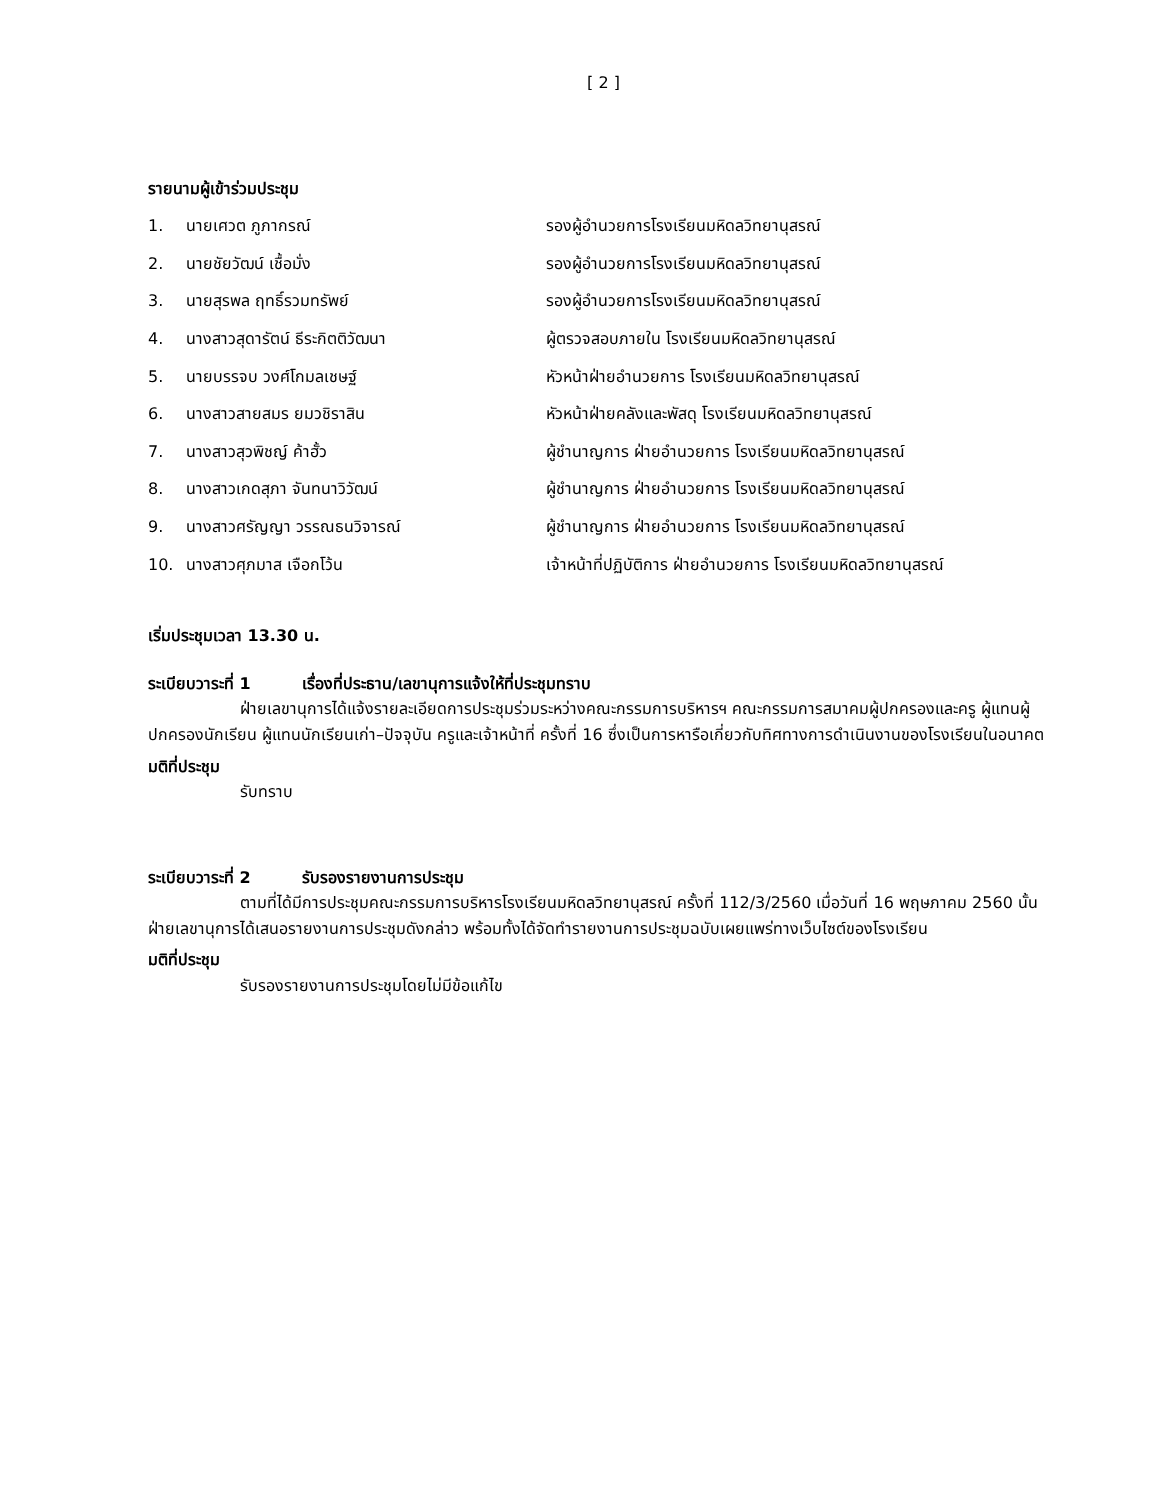[ 2 ]
รายนามผู้เข้าร่วมประชุม
| 1. | นายเศวต ภูภากรณ์ | รองผู้อำนวยการโรงเรียนมหิดลวิทยานุสรณ์ |
| 2. | นายชัยวัฒน์ เชื้อมั่ง | รองผู้อำนวยการโรงเรียนมหิดลวิทยานุสรณ์ |
| 3. | นายสุรพล ฤทธิ์รวมทรัพย์ | รองผู้อำนวยการโรงเรียนมหิดลวิทยานุสรณ์ |
| 4. | นางสาวสุดารัตน์ ธีระกิตติวัฒนา | ผู้ตรวจสอบภายใน โรงเรียนมหิดลวิทยานุสรณ์ |
| 5. | นายบรรจบ วงศ์โกมลเชษฐ์ | หัวหน้าฝ่ายอำนวยการ โรงเรียนมหิดลวิทยานุสรณ์ |
| 6. | นางสาวสายสมร ยมวชิราสิน | หัวหน้าฝ่ายคลังและพัสดุ โรงเรียนมหิดลวิทยานุสรณ์ |
| 7. | นางสาวสุวพิชญ์ ค้าฮั้ว | ผู้ชำนาญการ ฝ่ายอำนวยการ โรงเรียนมหิดลวิทยานุสรณ์ |
| 8. | นางสาวเกดสุภา จันทนาวิวัฒน์ | ผู้ชำนาญการ ฝ่ายอำนวยการ โรงเรียนมหิดลวิทยานุสรณ์ |
| 9. | นางสาวศรัญญา วรรณธนวิจารณ์ | ผู้ชำนาญการ ฝ่ายอำนวยการ โรงเรียนมหิดลวิทยานุสรณ์ |
| 10. | นางสาวศุภมาส เจือกโว้น | เจ้าหน้าที่ปฏิบัติการ ฝ่ายอำนวยการ โรงเรียนมหิดลวิทยานุสรณ์ |
เริ่มประชุมเวลา 13.30 น.
ระเบียบวาระที่ 1 เรื่องที่ประธาน/เลขานุการแจ้งให้ที่ประชุมทราบ
ฝ่ายเลขานุการได้แจ้งรายละเอียดการประชุมร่วมระหว่างคณะกรรมการบริหารฯ คณะกรรมการสมาคมผู้ปกครองและครู ผู้แทนผู้ปกครองนักเรียน ผู้แทนนักเรียนเก่า–ปัจจุบัน ครูและเจ้าหน้าที่ ครั้งที่ 16 ซึ่งเป็นการหารือเกี่ยวกับทิศทางการดำเนินงานของโรงเรียนในอนาคต
มติที่ประชุม
รับทราบ
ระเบียบวาระที่ 2 รับรองรายงานการประชุม
ตามที่ได้มีการประชุมคณะกรรมการบริหารโรงเรียนมหิดลวิทยานุสรณ์ ครั้งที่ 112/3/2560 เมื่อวันที่ 16 พฤษภาคม 2560 นั้น ฝ่ายเลขานุการได้เสนอรายงานการประชุมดังกล่าว พร้อมทั้งได้จัดทำรายงานการประชุมฉบับเผยแพร่ทางเว็บไซต์ของโรงเรียน
มติที่ประชุม
รับรองรายงานการประชุมโดยไม่มีข้อแก้ไข